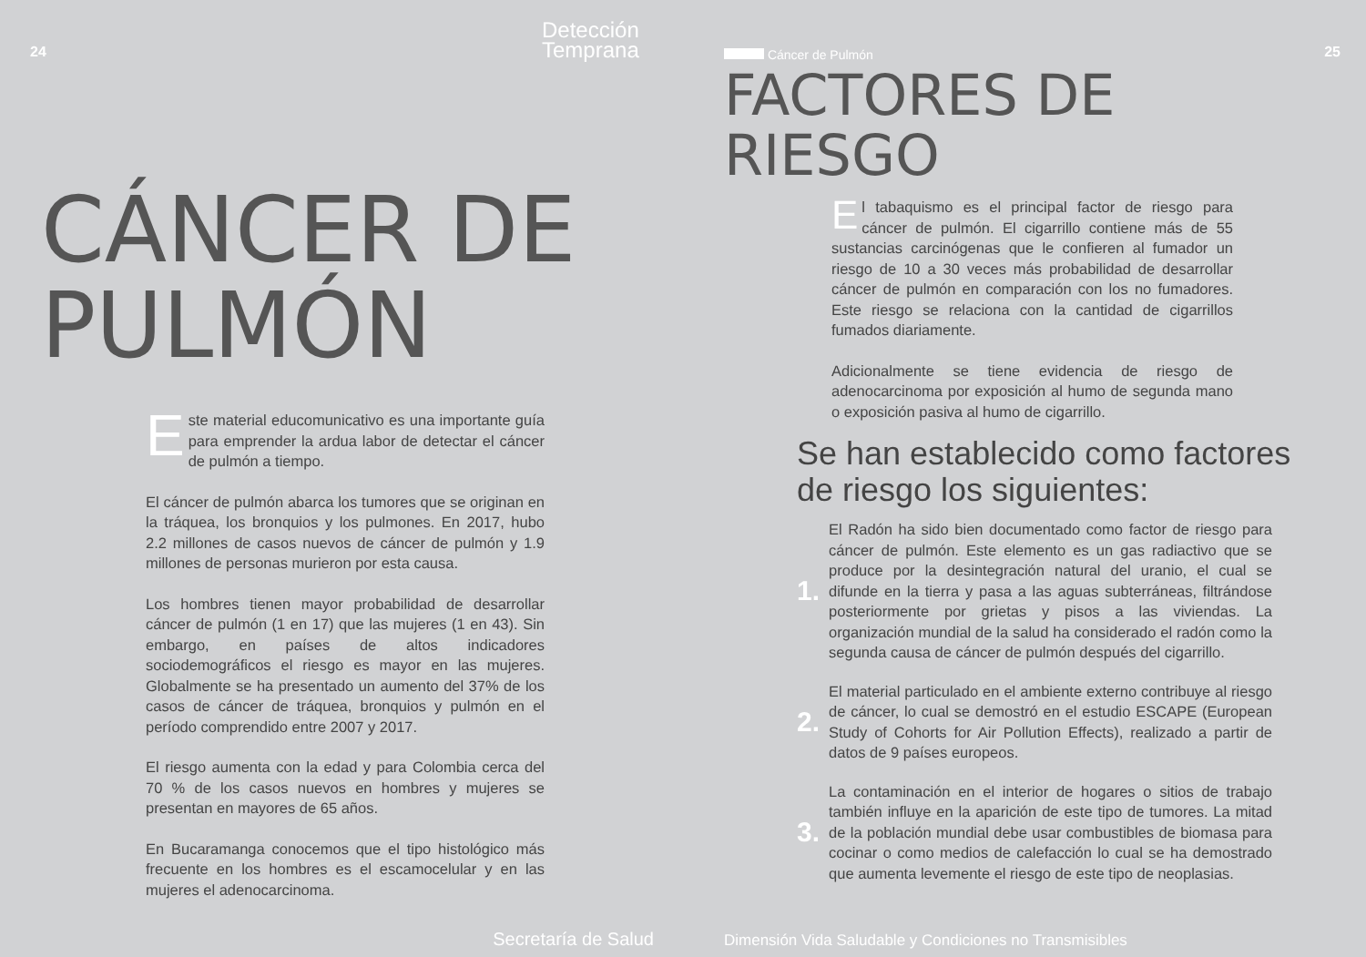24
Detección
Temprana
CÁNCER DE
PULMÓN
Este material educomunicativo es una importante guía para emprender la ardua labor de detectar el cáncer de pulmón a tiempo.
El cáncer de pulmón abarca los tumores que se originan en la tráquea, los bronquios y los pulmones. En 2017, hubo 2.2 millones de casos nuevos de cáncer de pulmón y 1.9 millones de personas murieron por esta causa.
Los hombres tienen mayor probabilidad de desarrollar cáncer de pulmón (1 en 17) que las mujeres (1 en 43). Sin embargo, en países de altos indicadores sociodemográficos el riesgo es mayor en las mujeres. Globalmente se ha presentado un aumento del 37% de los casos de cáncer de tráquea, bronquios y pulmón en el período comprendido entre 2007 y 2017.
El riesgo aumenta con la edad y para Colombia cerca del 70 % de los casos nuevos en hombres y mujeres se presentan en mayores de 65 años.
En Bucaramanga conocemos que el tipo histológico más frecuente en los hombres es el escamocelular y en las mujeres el adenocarcinoma.
Secretaría de Salud
25 Cáncer de Pulmón
FACTORES DE
RIESGO
El tabaquismo es el principal factor de riesgo para cáncer de pulmón. El cigarrillo contiene más de 55 sustancias carcinógenas que le confieren al fumador un riesgo de 10 a 30 veces más probabilidad de desarrollar cáncer de pulmón en comparación con los no fumadores. Este riesgo se relaciona con la cantidad de cigarrillos fumados diariamente.
Adicionalmente se tiene evidencia de riesgo de adenocarcinoma por exposición al humo de segunda mano o exposición pasiva al humo de cigarrillo.
Se han establecido como factores
de riesgo los siguientes:
1.
El Radón ha sido bien documentado como factor de riesgo para cáncer de pulmón. Este elemento es un gas radiactivo que se produce por la desintegración natural del uranio, el cual se difunde en la tierra y pasa a las aguas subterráneas, filtrándose posteriormente por grietas y pisos a las viviendas. La organización mundial de la salud ha considerado el radón como la segunda causa de cáncer de pulmón después del cigarrillo.
2.
El material particulado en el ambiente externo contribuye al riesgo de cáncer, lo cual se demostró en el estudio ESCAPE (European Study of Cohorts for Air Pollution Effects), realizado a partir de datos de 9 países europeos.
3.
La contaminación en el interior de hogares o sitios de trabajo también influye en la aparición de este tipo de tumores. La mitad de la población mundial debe usar combustibles de biomasa para cocinar o como medios de calefacción lo cual se ha demostrado que aumenta levemente el riesgo de este tipo de neoplasias.
Dimensión Vida Saludable y Condiciones no Transmisibles